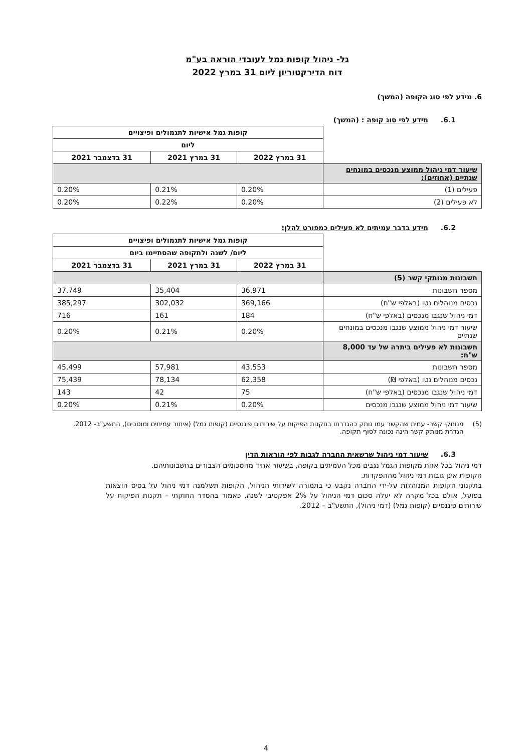גל- ניהול קופות גמל לעובדי הוראה בע"מ
דוח הדירקטוריון ליום 31 במרץ 2022
6. מידע לפי סוג הקופה (המשך)
6.1. מידע לפי סוג קופה : (המשך)
| | קופות גמל אישיות לתגמולים ופיצויים | | |
| | ליום | | |
| | 31 במרץ 2022 | 31 במרץ 2021 | 31 בדצמבר 2021 |
| שיעור דמי ניהול ממוצע מנכסים במונחים שנתיים (אחוזים): | | | |
| פעילים (1) | 0.20% | 0.21% | 0.20% |
| לא פעילים (2) | 0.20% | 0.22% | 0.20% |
6.2. מידע בדבר עמיתים לא פעילים כמפורט להלן:
| | קופות גמל אישיות לתגמולים ופיצויים | | |
| | ליום/ לשנה ולתקופה שהסתיימו ביום | | |
| | 31 במרץ 2022 | 31 במרץ 2021 | 31 בדצמבר 2021 |
| חשבונות מנותקי קשר (5) | | | |
| מספר חשבונות | 36,971 | 35,404 | 37,749 |
| נכסים מנוהלים נטו (באלפי ש"ח) | 369,166 | 302,032 | 385,297 |
| דמי ניהול שנגבו מנכסים (באלפי ש"ח) | 184 | 161 | 716 |
| שיעור דמי ניהול ממוצע שנגבו מנכסים במונחים שנתיים | 0.20% | 0.21% | 0.20% |
| חשבונות לא פעילים ביתרה של עד 8,000 ש"ח: | | | |
| מספר חשבונות | 43,553 | 57,981 | 45,499 |
| נכסים מנוהלים נטו (באלפי ₪) | 62,358 | 78,134 | 75,439 |
| דמי ניהול שנגבו מנכסים (באלפי ש"ח) | 75 | 42 | 143 |
| שיעור דמי ניהול ממוצע שנגבו מנכסים | 0.20% | 0.21% | 0.20% |
(5) מנותקי קשר- עמית שהקשר עמו נותק כהגדרתו בתקנות הפיקוח על שירותים פיננסיים (קופות גמל) (איתור עמיתים ומוטבים), התשע"ב- 2012. הגדרת מנותק קשר הינה נכונה לסוף תקופה.
6.3. שיעור דמי ניהול שרשאית החברה לגבות לפי הוראות הדין
דמי ניהול בכל אחת מקופות הגמל נגבים מכל העמיתים בקופה, בשיעור אחיד מהסכומים הצבורים בחשבונותיהם.
הקופות אינן גובות דמי ניהול מההפקדות.
בתקנוני הקופות המנוהלות על-ידי החברה נקבע כי בתמורה לשירותי הניהול, הקופות תשלמנה דמי ניהול על בסיס הוצאות בפועל, אולם בכל מקרה לא יעלה סכום דמי הניהול על 2% אפקטיבי לשנה, כאמור בהסדר החוקתי – תקנות הפיקוח על שירותים פיננסיים (קופות גמל) (דמי ניהול), התשע"ב – 2012.
4